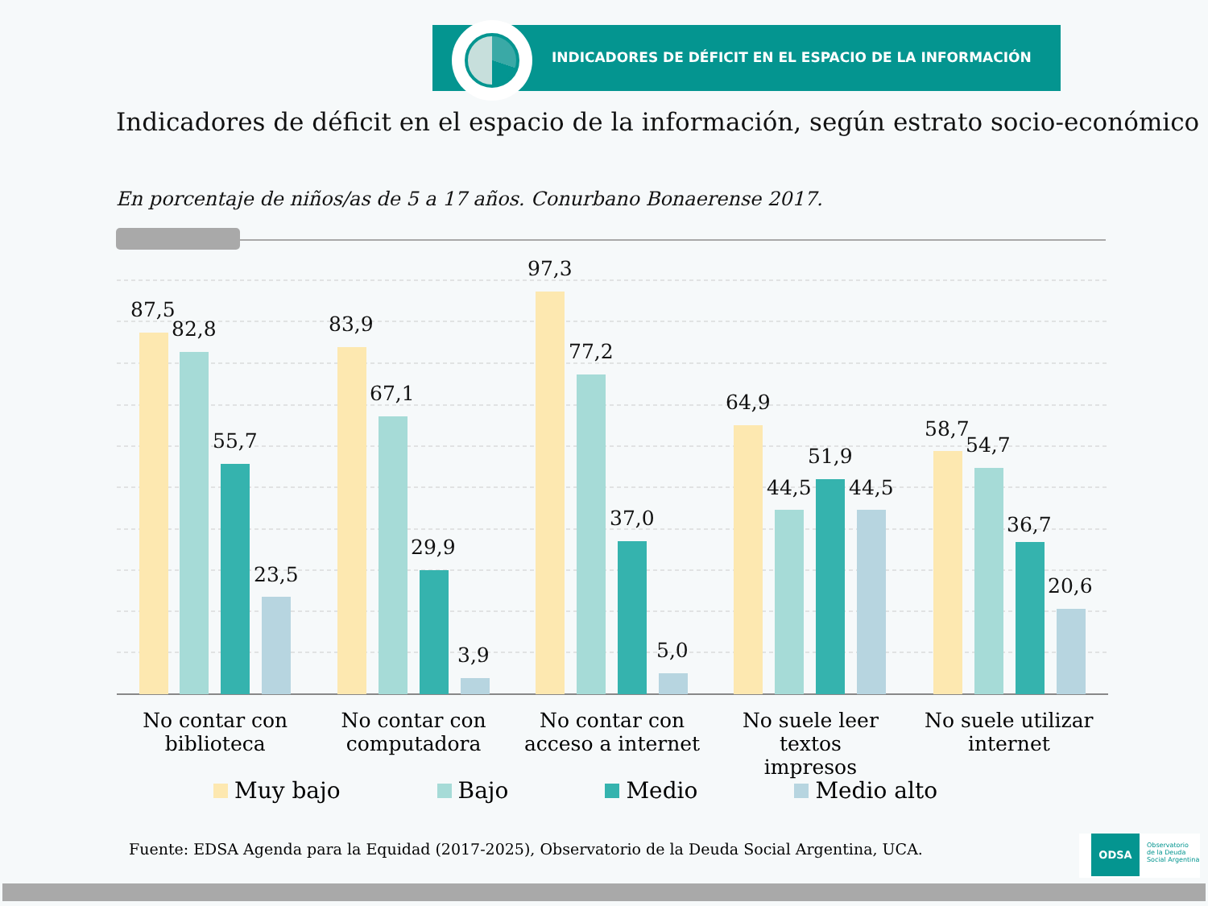INDICADORES DE DÉFICIT EN EL ESPACIO DE LA INFORMACIÓN
Indicadores de déficit en el espacio de la información, según estrato socio-económico
En porcentaje de niños/as de 5 a 17 años. Conurbano Bonaerense 2017.
87,5
82,8
55,7
23,5
83,9
67,1
29,9
3,9
97,3
77,2
37,0
5,0
64,9
44,5
51,9
44,5
58,7
54,7
36,7
20,6
No contar con
biblioteca
No contar con
computadora
No contar con
acceso a internet
No suele leer textos
impresos
No suele utilizar
internet
Muy bajo Bajo Medio Medio alto
Fuente: EDSA Agenda para la Equidad (2017-2025), Observatorio de la Deuda Social Argentina, UCA.
ODSA Observatorio
de la Deuda
Social Argentina